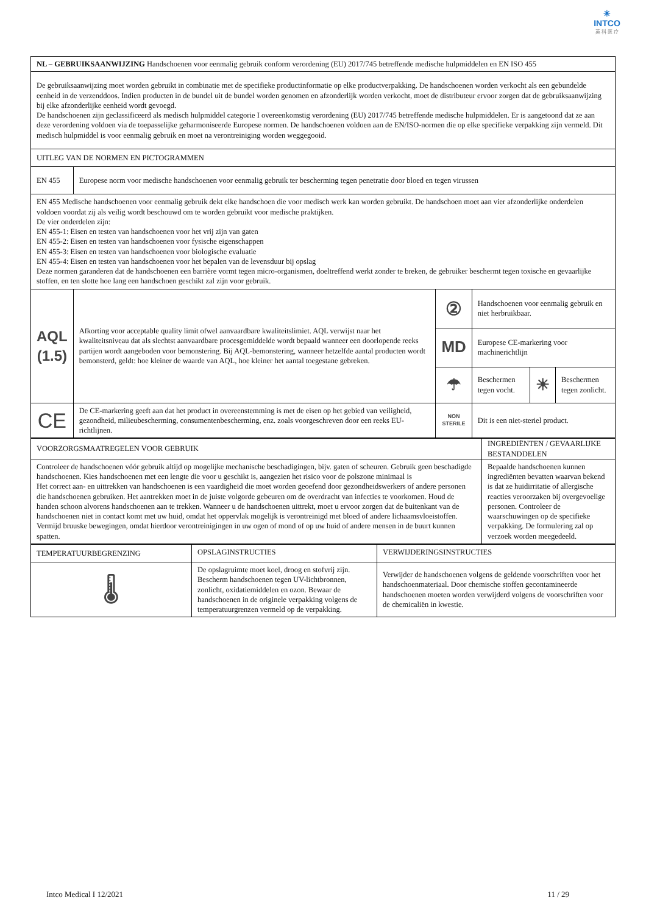✳
INTCO
英 科 医 疗
| NL – GEBRUIKSAANWIJZING Handschoenen voor eenmalig gebruik conform verordening (EU) 2017/745 betreffende medische hulpmiddelen en EN ISO 455 | | | | | |
| De gebruiksaanwijzing moet worden gebruikt in combinatie met de specifieke productinformatie op elke productverpakking. De handschoenen worden verkocht als een gebundelde eenheid in de verzenddoos. Indien producten in de bundel uit de bundel worden genomen en afzonderlijk worden verkocht, moet de distributeur ervoor zorgen dat de gebruiksaanwijzing bij elke afzonderlijke eenheid wordt gevoegd. De handschoenen zijn geclassificeerd als medisch hulpmiddel categorie I overeenkomstig verordening (EU) 2017/745 betreffende medische hulpmiddelen. Er is aangetoond dat ze aan deze verordening voldoen via de toepasselijke geharmoniseerde Europese normen. De handschoenen voldoen aan de EN/ISO-normen die op elke specifieke verpakking zijn vermeld. Dit medisch hulpmiddel is voor eenmalig gebruik en moet na verontreiniging worden weggegooid. | | | | | |
| UITLEG VAN DE NORMEN EN PICTOGRAMMEN | | | | | |
| EN 455 | Europese norm voor medische handschoenen voor eenmalig gebruik ter bescherming tegen penetratie door bloed en tegen virussen | | | | |
| EN 455 Medische handschoenen voor eenmalig gebruik dekt elke handschoen die voor medisch werk kan worden gebruikt. De handschoen moet aan vier afzonderlijke onderdelen voldoen voordat zij als veilig wordt beschouwd om te worden gebruikt voor medische praktijken. De vier onderdelen zijn: EN 455-1: Eisen en testen van handschoenen voor het vrij zijn van gaten EN 455-2: Eisen en testen van handschoenen voor fysische eigenschappen EN 455-3: Eisen en testen van handschoenen voor biologische evaluatie EN 455-4: Eisen en testen van handschoenen voor het bepalen van de levensduur bij opslag Deze normen garanderen dat de handschoenen een barrière vormt tegen micro-organismen, doeltreffend werkt zonder te breken, de gebruiker beschermt tegen toxische en gevaarlijke stoffen, en ten slotte hoe lang een handschoen geschikt zal zijn voor gebruik. | | | | | |
| AQL (1.5) | Afkorting voor acceptable quality limit ofwel aanvaardbare kwaliteitslimiet. AQL verwijst naar het kwaliteitsniveau dat als slechtst aanvaardbare procesgemiddelde wordt bepaald wanneer een doorlopende reeks partijen wordt aangeboden voor bemonstering. Bij AQL-bemonstering, wanneer hetzelfde aantal producten wordt bemonsterd, geldt: hoe kleiner de waarde van AQL, hoe kleiner het aantal toegestane gebreken. | ② | Handschoenen voor eenmalig gebruik en niet herbruikbaar. | | |
| | | MD | Europese CE-markering voor machinerichtlijn | | |
| | | ☂ | Beschermen tegen vocht. | ☀ | Beschermen tegen zonlicht. |
| CE | De CE-markering geeft aan dat het product in overeenstemming is met de eisen op het gebied van veiligheid, gezondheid, milieubescherming, consumentenbescherming, enz. zoals voorgeschreven door een reeks EU-richtlijnen. | NON STERILE | Dit is een niet-steriel product. | | |
| VOORZORGSMAATREGELEN VOOR GEBRUIK | INGREDIËNTEN / GEVAARLIJKE BESTANDDELEN |
| Controleer de handschoenen vóór gebruik altijd op mogelijke mechanische beschadigingen, bijv. gaten of scheuren. Gebruik geen beschadigde handschoenen. Kies handschoenen met een lengte die voor u geschikt is, aangezien het risico voor de polszone minimaal is Het correct aan- en uittrekken van handschoenen is een vaardigheid die moet worden geoefend door gezondheidswerkers of andere personen die handschoenen gebruiken. Het aantrekken moet in de juiste volgorde gebeuren om de overdracht van infecties te voorkomen. Houd de handen schoon alvorens handschoenen aan te trekken. Wanneer u de handschoenen uittrekt, moet u ervoor zorgen dat de buitenkant van de handschoenen niet in contact komt met uw huid, omdat het oppervlak mogelijk is verontreinigd met bloed of andere lichaamsvloeistoffen. Vermijd bruuske bewegingen, omdat hierdoor verontreinigingen in uw ogen of mond of op uw huid of andere mensen in de buurt kunnen spatten. | Bepaalde handschoenen kunnen ingrediënten bevatten waarvan bekend is dat ze huidirritatie of allergische reacties veroorzaken bij overgevoelige personen. Controleer de waarschuwingen op de specifieke verpakking. De formulering zal op verzoek worden meegedeeld. |
| TEMPERATUURBEGRENZING | OPSLAGINSTRUCTIES | VERWIJDERINGSINSTRUCTIES |
| 🌡 | De opslagruimte moet koel, droog en stofvrij zijn. Bescherm handschoenen tegen UV-lichtbronnen, zonlicht, oxidatiemiddelen en ozon. Bewaar de handschoenen in de originele verpakking volgens de temperatuurgrenzen vermeld op de verpakking. | Verwijder de handschoenen volgens de geldende voorschriften voor het handschoenmateriaal. Door chemische stoffen gecontamineerde handschoenen moeten worden verwijderd volgens de voorschriften voor de chemicaliën in kwestie. |
Intco Medical I 12/2021 11 / 29